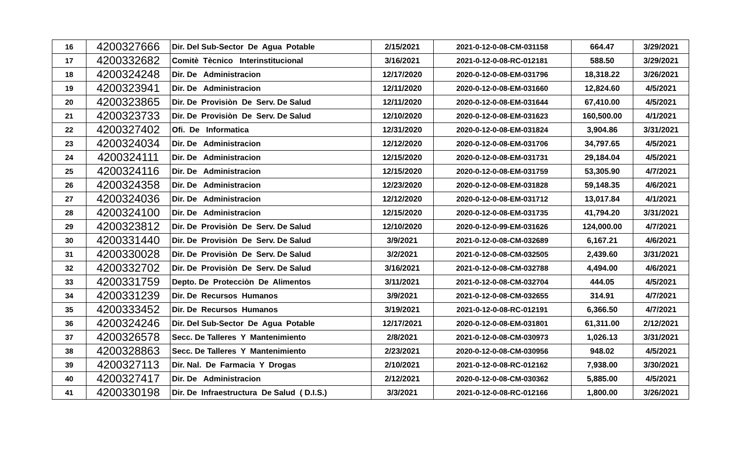| 16 | 4200327666 | Dir. Del Sub-Sector De Agua Potable | 2/15/2021 | 2021-0-12-0-08-CM-031158 | 664.47 | 3/29/2021 |
| 17 | 4200332682 | Comitè Tècnico Interinstitucional | 3/16/2021 | 2021-0-12-0-08-RC-012181 | 588.50 | 3/29/2021 |
| 18 | 4200324248 | Dir. De Administracion | 12/17/2020 | 2020-0-12-0-08-EM-031796 | 18,318.22 | 3/26/2021 |
| 19 | 4200323941 | Dir. De Administracion | 12/11/2020 | 2020-0-12-0-08-EM-031660 | 12,824.60 | 4/5/2021 |
| 20 | 4200323865 | Dir. De Provisiòn De Serv. De Salud | 12/11/2020 | 2020-0-12-0-08-EM-031644 | 67,410.00 | 4/5/2021 |
| 21 | 4200323733 | Dir. De Provisiòn De Serv. De Salud | 12/10/2020 | 2020-0-12-0-08-EM-031623 | 160,500.00 | 4/1/2021 |
| 22 | 4200327402 | Ofi. De Informatica | 12/31/2020 | 2020-0-12-0-08-EM-031824 | 3,904.86 | 3/31/2021 |
| 23 | 4200324034 | Dir. De Administracion | 12/12/2020 | 2020-0-12-0-08-EM-031706 | 34,797.65 | 4/5/2021 |
| 24 | 4200324111 | Dir. De Administracion | 12/15/2020 | 2020-0-12-0-08-EM-031731 | 29,184.04 | 4/5/2021 |
| 25 | 4200324116 | Dir. De Administracion | 12/15/2020 | 2020-0-12-0-08-EM-031759 | 53,305.90 | 4/7/2021 |
| 26 | 4200324358 | Dir. De Administracion | 12/23/2020 | 2020-0-12-0-08-EM-031828 | 59,148.35 | 4/6/2021 |
| 27 | 4200324036 | Dir. De Administracion | 12/12/2020 | 2020-0-12-0-08-EM-031712 | 13,017.84 | 4/1/2021 |
| 28 | 4200324100 | Dir. De Administracion | 12/15/2020 | 2020-0-12-0-08-EM-031735 | 41,794.20 | 3/31/2021 |
| 29 | 4200323812 | Dir. De Provisiòn De Serv. De Salud | 12/10/2020 | 2020-0-12-0-99-EM-031626 | 124,000.00 | 4/7/2021 |
| 30 | 4200331440 | Dir. De Provisiòn De Serv. De Salud | 3/9/2021 | 2021-0-12-0-08-CM-032689 | 6,167.21 | 4/6/2021 |
| 31 | 4200330028 | Dir. De Provisiòn De Serv. De Salud | 3/2/2021 | 2021-0-12-0-08-CM-032505 | 2,439.60 | 3/31/2021 |
| 32 | 4200332702 | Dir. De Provisiòn De Serv. De Salud | 3/16/2021 | 2021-0-12-0-08-CM-032788 | 4,494.00 | 4/6/2021 |
| 33 | 4200331759 | Depto. De Protecciòn De Alimentos | 3/11/2021 | 2021-0-12-0-08-CM-032704 | 444.05 | 4/5/2021 |
| 34 | 4200331239 | Dir. De Recursos Humanos | 3/9/2021 | 2021-0-12-0-08-CM-032655 | 314.91 | 4/7/2021 |
| 35 | 4200333452 | Dir. De Recursos Humanos | 3/19/2021 | 2021-0-12-0-08-RC-012191 | 6,366.50 | 4/7/2021 |
| 36 | 4200324246 | Dir. Del Sub-Sector De Agua Potable | 12/17/2021 | 2020-0-12-0-08-EM-031801 | 61,311.00 | 2/12/2021 |
| 37 | 4200326578 | Secc. De Talleres Y Mantenimiento | 2/8/2021 | 2021-0-12-0-08-CM-030973 | 1,026.13 | 3/31/2021 |
| 38 | 4200328863 | Secc. De Talleres Y Mantenimiento | 2/23/2021 | 2020-0-12-0-08-CM-030956 | 948.02 | 4/5/2021 |
| 39 | 4200327113 | Dir. Nal. De Farmacia Y Drogas | 2/10/2021 | 2021-0-12-0-08-RC-012162 | 7,938.00 | 3/30/2021 |
| 40 | 4200327417 | Dir. De Administracion | 2/12/2021 | 2020-0-12-0-08-CM-030362 | 5,885.00 | 4/5/2021 |
| 41 | 4200330198 | Dir. De Infraestructura De Salud ( D.I.S.) | 3/3/2021 | 2021-0-12-0-08-RC-012166 | 1,800.00 | 3/26/2021 |